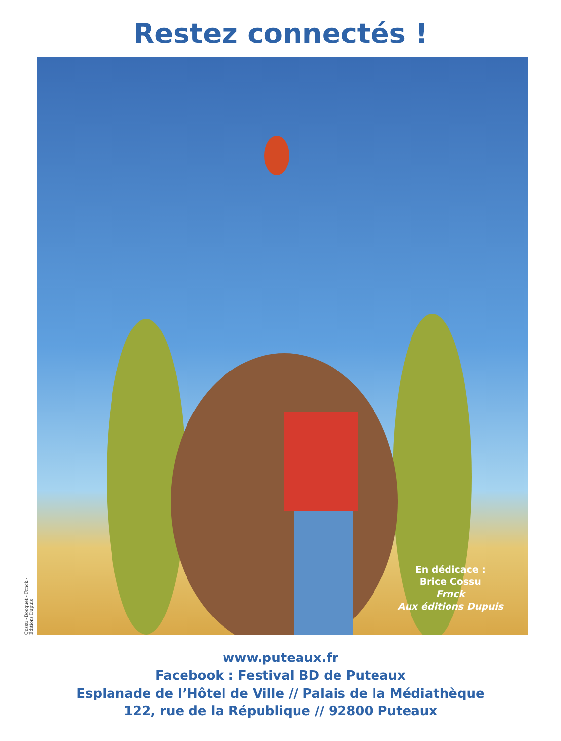Restez connectés !
Cossu - Bocquet - Frnck - Éditions Dupuis
En dédicace :
Brice Cossu
Frnck
Aux éditions Dupuis
www.puteaux.fr
Facebook : Festival BD de Puteaux
Esplanade de l’Hôtel de Ville // Palais de la Médiathèque
122, rue de la République // 92800 Puteaux